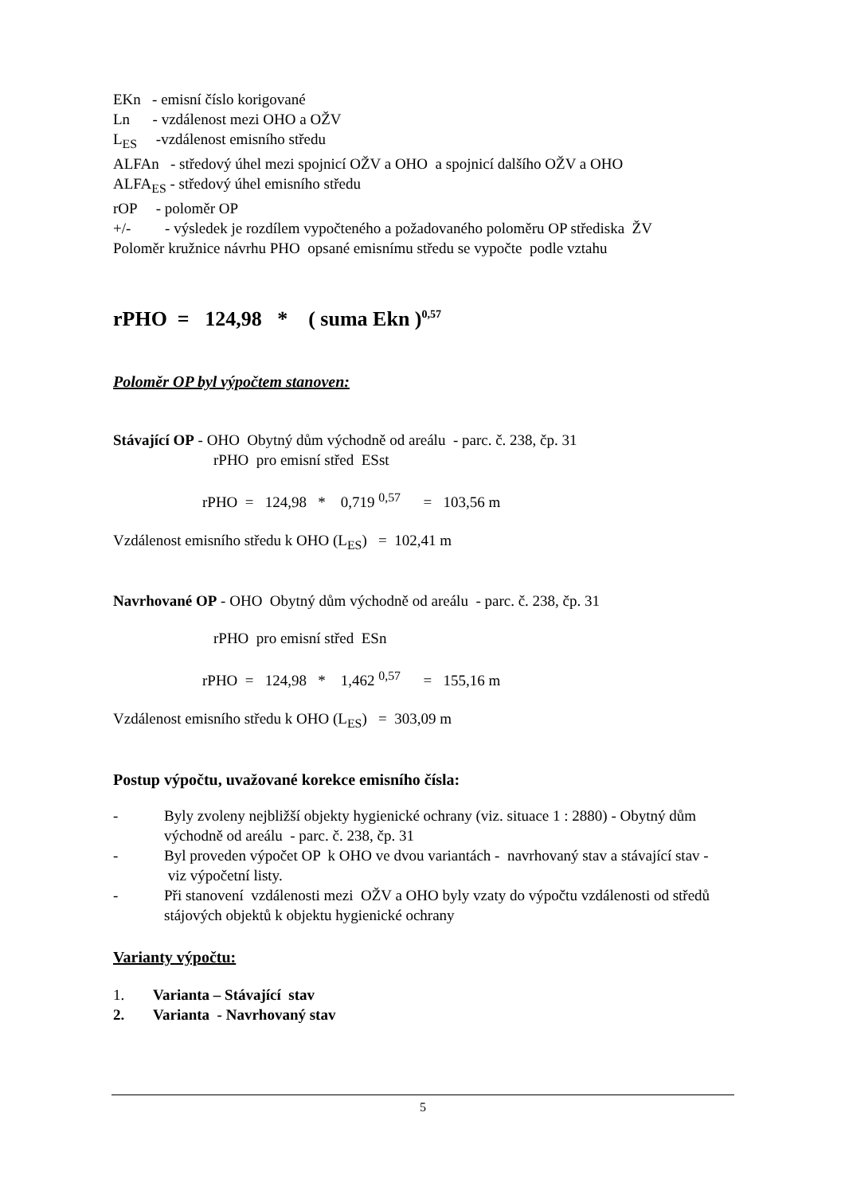EKn - emisní číslo korigované
Ln - vzdálenost mezi OHO a OŽV
L<sub>ES</sub> -vzdálenost emisního středu
ALFAn - středový úhel mezi spojnicí OŽV a OHO a spojnicí dalšího OŽV a OHO
ALFA<sub>ES</sub> - středový úhel emisního středu
rOP - poloměr OP
+/- - výsledek je rozdílem vypočteného a požadovaného poloměru OP střediska ŽV
Poloměr kružnice návrhu PHO opsané emisnímu středu se vypočte podle vztahu
rPHO = 124,98 * ( suma Ekn )<sup>0,57</sup>
Poloměr OP byl výpočtem stanoven:
Stávající OP - OHO Obytný dům východně od areálu - parc. č. 238, čp. 31
rPHO pro emisní střed ESst
rPHO = 124,98 * 0,719 <sup>0,57</sup> = 103,56 m
Vzdálenost emisního středu k OHO (L<sub>ES</sub>) = 102,41 m
Navrhované OP - OHO Obytný dům východně od areálu - parc. č. 238, čp. 31
rPHO pro emisní střed ESn
rPHO = 124,98 * 1,462 <sup>0,57</sup> = 155,16 m
Vzdálenost emisního středu k OHO (L<sub>ES</sub>) = 303,09 m
Postup výpočtu, uvažované korekce emisního čísla:
- Byly zvoleny nejbližší objekty hygienické ochrany (viz. situace 1 : 2880) - Obytný dům východně od areálu - parc. č. 238, čp. 31
- Byl proveden výpočet OP k OHO ve dvou variantách - navrhovaný stav a stávající stav - viz výpočetní listy.
- Při stanovení vzdálenosti mezi OŽV a OHO byly vzaty do výpočtu vzdálenosti od středů stájových objektů k objektu hygienické ochrany
Varianty výpočtu:
1. Varianta – Stávající stav
2. Varianta - Navrhovaný stav
5